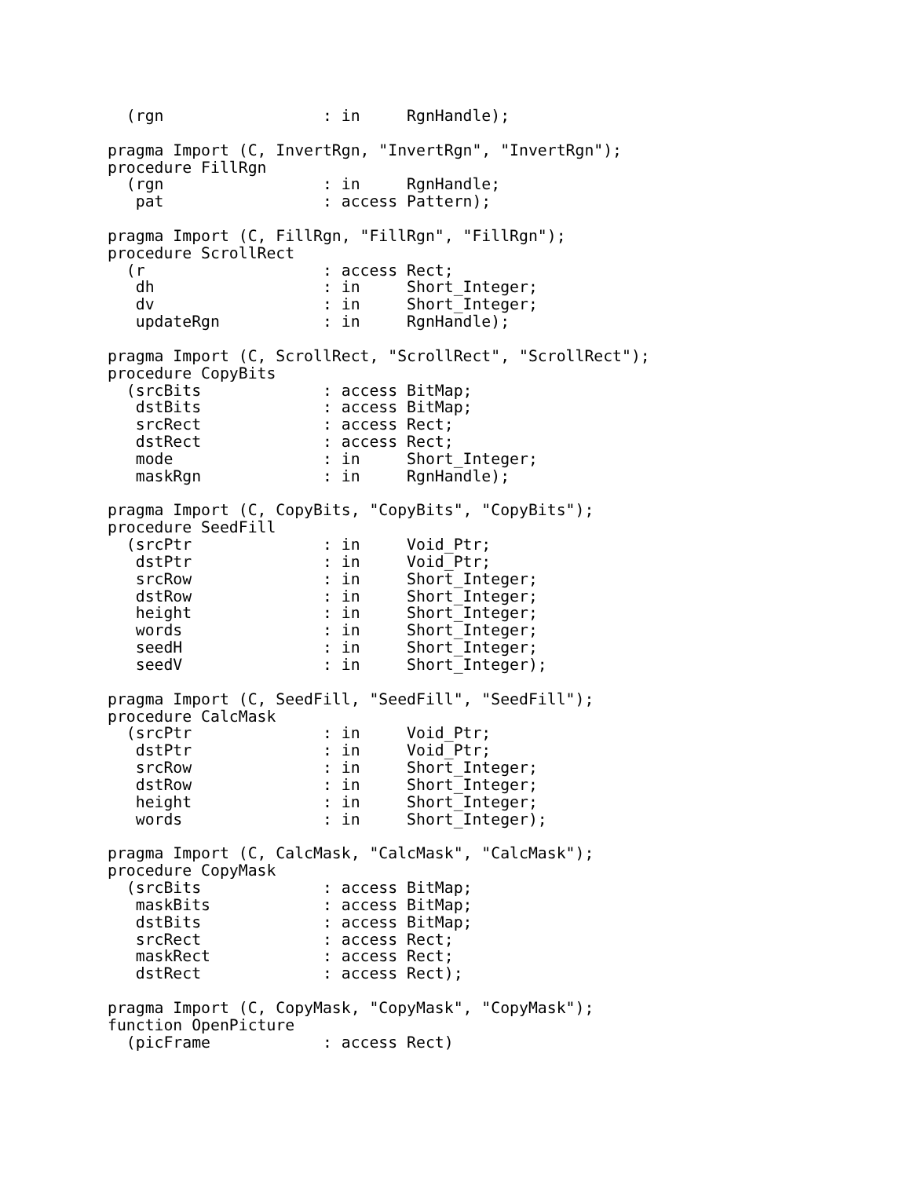(rgn                 : in     RgnHandle);

pragma Import (C, InvertRgn, "InvertRgn", "InvertRgn");
procedure FillRgn
  (rgn                 : in     RgnHandle;
   pat                 : access Pattern);

pragma Import (C, FillRgn, "FillRgn", "FillRgn");
procedure ScrollRect
  (r                   : access Rect;
   dh                  : in     Short_Integer;
   dv                  : in     Short_Integer;
   updateRgn           : in     RgnHandle);

pragma Import (C, ScrollRect, "ScrollRect", "ScrollRect");
procedure CopyBits
  (srcBits             : access BitMap;
   dstBits             : access BitMap;
   srcRect             : access Rect;
   dstRect             : access Rect;
   mode                : in     Short_Integer;
   maskRgn             : in     RgnHandle);

pragma Import (C, CopyBits, "CopyBits", "CopyBits");
procedure SeedFill
  (srcPtr              : in     Void_Ptr;
   dstPtr              : in     Void_Ptr;
   srcRow              : in     Short_Integer;
   dstRow              : in     Short_Integer;
   height              : in     Short_Integer;
   words               : in     Short_Integer;
   seedH               : in     Short_Integer;
   seedV               : in     Short_Integer);

pragma Import (C, SeedFill, "SeedFill", "SeedFill");
procedure CalcMask
  (srcPtr              : in     Void_Ptr;
   dstPtr              : in     Void_Ptr;
   srcRow              : in     Short_Integer;
   dstRow              : in     Short_Integer;
   height              : in     Short_Integer;
   words               : in     Short_Integer);

pragma Import (C, CalcMask, "CalcMask", "CalcMask");
procedure CopyMask
  (srcBits             : access BitMap;
   maskBits            : access BitMap;
   dstBits             : access BitMap;
   srcRect             : access Rect;
   maskRect            : access Rect;
   dstRect             : access Rect);

pragma Import (C, CopyMask, "CopyMask", "CopyMask");
function OpenPicture
  (picFrame            : access Rect)